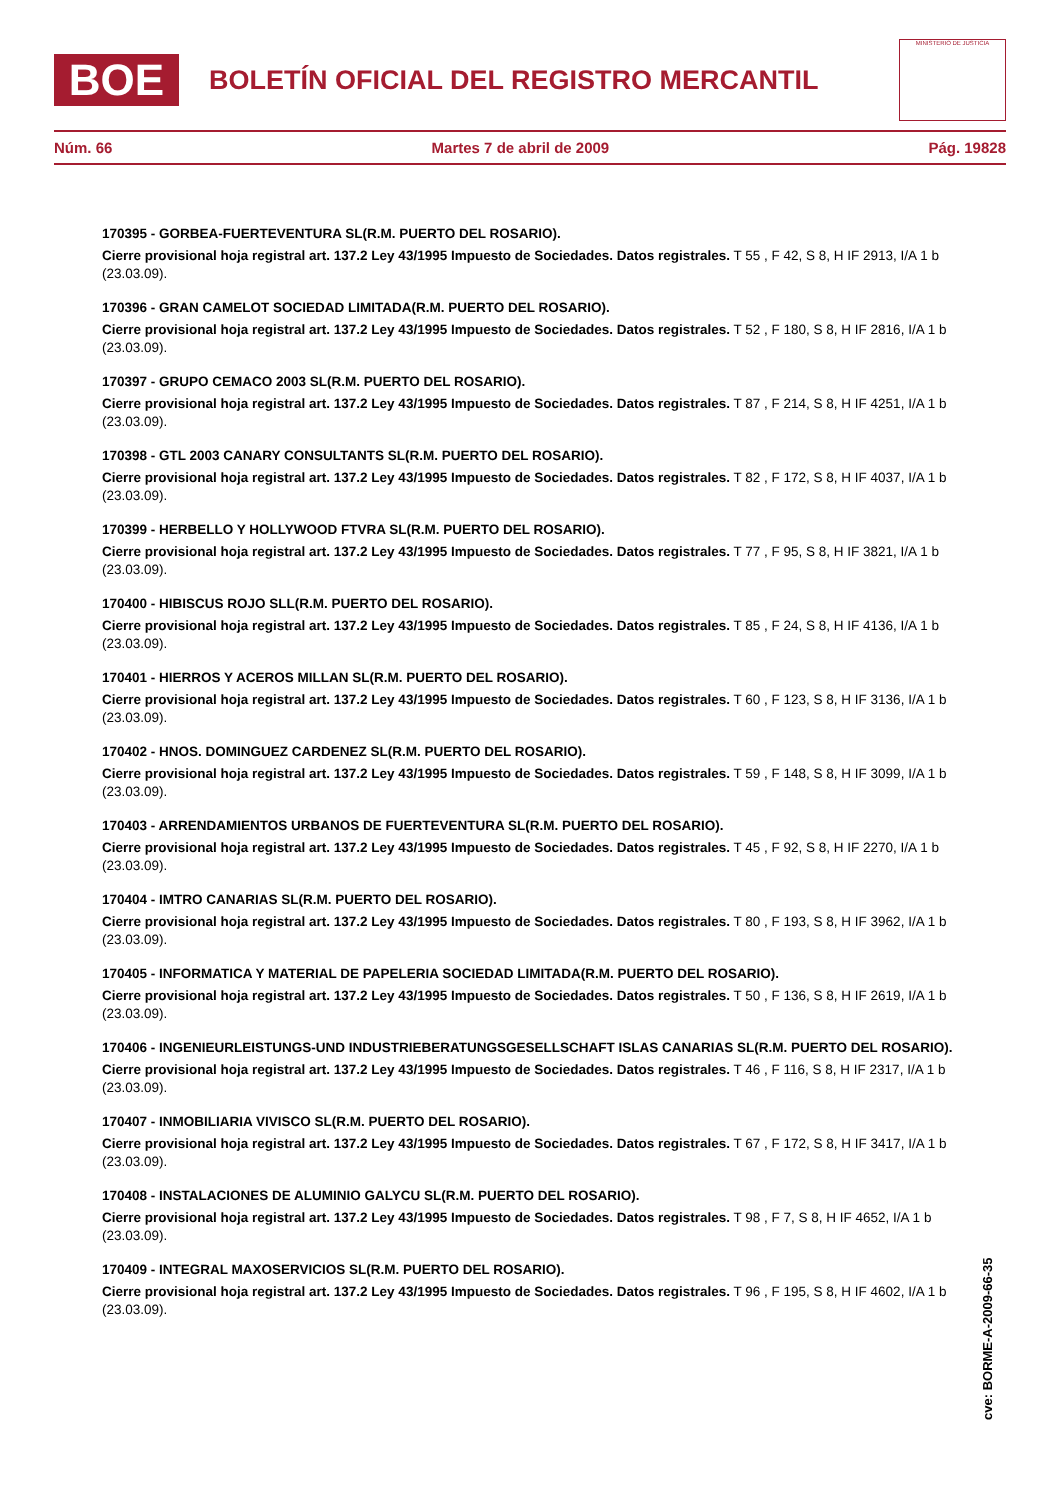BOE
BOLETÍN OFICIAL DEL REGISTRO MERCANTIL
MINISTERIO DE JUSTICIA
Núm. 66 Martes 7 de abril de 2009 Pág. 19828
170395 - GORBEA-FUERTEVENTURA SL(R.M. PUERTO DEL ROSARIO).
Cierre provisional hoja registral art. 137.2 Ley 43/1995 Impuesto de Sociedades. Datos registrales. T 55 , F 42, S 8, H IF 2913, I/A 1 b (23.03.09).
170396 - GRAN CAMELOT SOCIEDAD LIMITADA(R.M. PUERTO DEL ROSARIO).
Cierre provisional hoja registral art. 137.2 Ley 43/1995 Impuesto de Sociedades. Datos registrales. T 52 , F 180, S 8, H IF 2816, I/A 1 b (23.03.09).
170397 - GRUPO CEMACO 2003 SL(R.M. PUERTO DEL ROSARIO).
Cierre provisional hoja registral art. 137.2 Ley 43/1995 Impuesto de Sociedades. Datos registrales. T 87 , F 214, S 8, H IF 4251, I/A 1 b (23.03.09).
170398 - GTL 2003 CANARY CONSULTANTS SL(R.M. PUERTO DEL ROSARIO).
Cierre provisional hoja registral art. 137.2 Ley 43/1995 Impuesto de Sociedades. Datos registrales. T 82 , F 172, S 8, H IF 4037, I/A 1 b (23.03.09).
170399 - HERBELLO Y HOLLYWOOD FTVRA SL(R.M. PUERTO DEL ROSARIO).
Cierre provisional hoja registral art. 137.2 Ley 43/1995 Impuesto de Sociedades. Datos registrales. T 77 , F 95, S 8, H IF 3821, I/A 1 b (23.03.09).
170400 - HIBISCUS ROJO SLL(R.M. PUERTO DEL ROSARIO).
Cierre provisional hoja registral art. 137.2 Ley 43/1995 Impuesto de Sociedades. Datos registrales. T 85 , F 24, S 8, H IF 4136, I/A 1 b (23.03.09).
170401 - HIERROS Y ACEROS MILLAN SL(R.M. PUERTO DEL ROSARIO).
Cierre provisional hoja registral art. 137.2 Ley 43/1995 Impuesto de Sociedades. Datos registrales. T 60 , F 123, S 8, H IF 3136, I/A 1 b (23.03.09).
170402 - HNOS. DOMINGUEZ CARDENEZ SL(R.M. PUERTO DEL ROSARIO).
Cierre provisional hoja registral art. 137.2 Ley 43/1995 Impuesto de Sociedades. Datos registrales. T 59 , F 148, S 8, H IF 3099, I/A 1 b (23.03.09).
170403 - ARRENDAMIENTOS URBANOS DE FUERTEVENTURA SL(R.M. PUERTO DEL ROSARIO).
Cierre provisional hoja registral art. 137.2 Ley 43/1995 Impuesto de Sociedades. Datos registrales. T 45 , F 92, S 8, H IF 2270, I/A 1 b (23.03.09).
170404 - IMTRO CANARIAS SL(R.M. PUERTO DEL ROSARIO).
Cierre provisional hoja registral art. 137.2 Ley 43/1995 Impuesto de Sociedades. Datos registrales. T 80 , F 193, S 8, H IF 3962, I/A 1 b (23.03.09).
170405 - INFORMATICA Y MATERIAL DE PAPELERIA SOCIEDAD LIMITADA(R.M. PUERTO DEL ROSARIO).
Cierre provisional hoja registral art. 137.2 Ley 43/1995 Impuesto de Sociedades. Datos registrales. T 50 , F 136, S 8, H IF 2619, I/A 1 b (23.03.09).
170406 - INGENIEURLEISTUNGS-UND INDUSTRIEBERATUNGSGESELLSCHAFT ISLAS CANARIAS SL(R.M. PUERTO DEL ROSARIO).
Cierre provisional hoja registral art. 137.2 Ley 43/1995 Impuesto de Sociedades. Datos registrales. T 46 , F 116, S 8, H IF 2317, I/A 1 b (23.03.09).
170407 - INMOBILIARIA VIVISCO SL(R.M. PUERTO DEL ROSARIO).
Cierre provisional hoja registral art. 137.2 Ley 43/1995 Impuesto de Sociedades. Datos registrales. T 67 , F 172, S 8, H IF 3417, I/A 1 b (23.03.09).
170408 - INSTALACIONES DE ALUMINIO GALYCU SL(R.M. PUERTO DEL ROSARIO).
Cierre provisional hoja registral art. 137.2 Ley 43/1995 Impuesto de Sociedades. Datos registrales. T 98 , F 7, S 8, H IF 4652, I/A 1 b (23.03.09).
170409 - INTEGRAL MAXOSERVICIOS SL(R.M. PUERTO DEL ROSARIO).
Cierre provisional hoja registral art. 137.2 Ley 43/1995 Impuesto de Sociedades. Datos registrales. T 96 , F 195, S 8, H IF 4602, I/A 1 b (23.03.09).
cve: BORME-A-2009-66-35